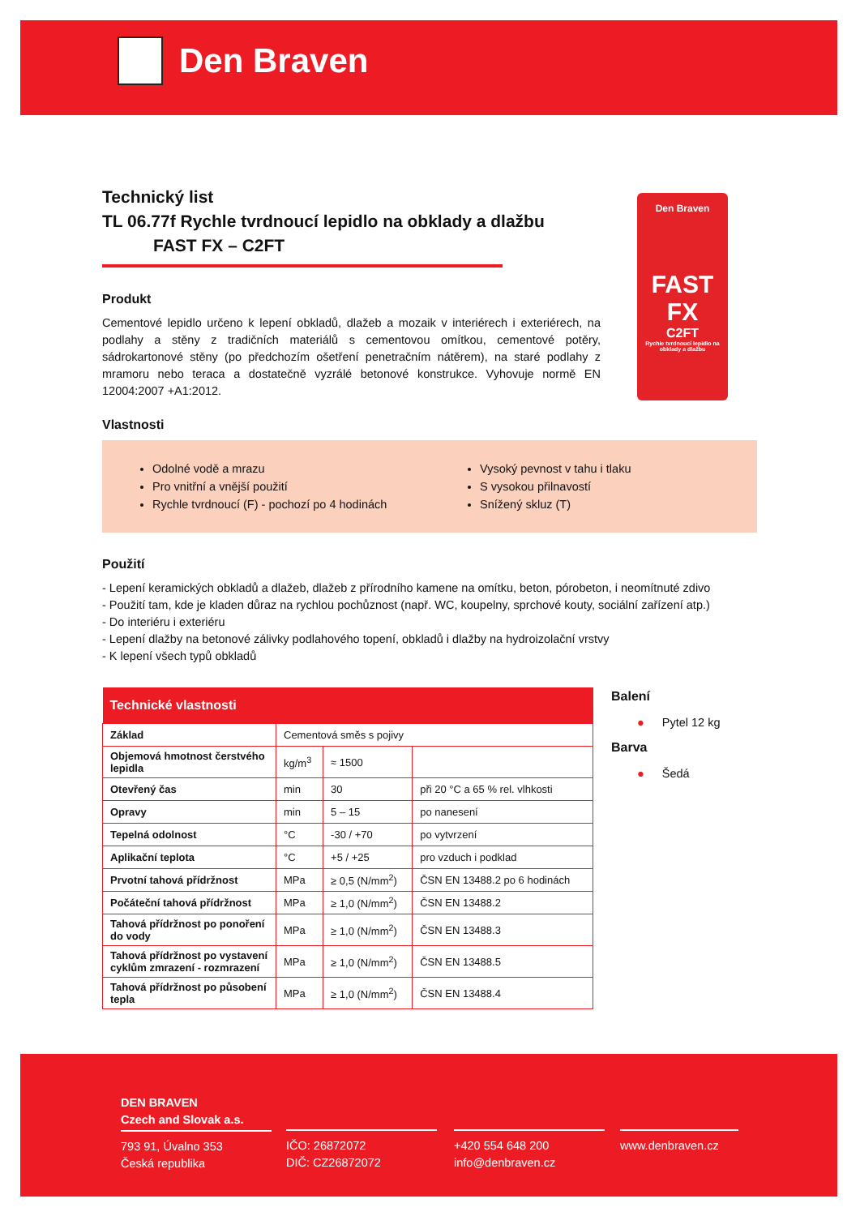Den Braven
Den Braven
FAST
FX
C2FT
Rychle tvrdnoucí lepidlo na obklady a dlažbu
Technický list
TL 06.77f Rychle tvrdnoucí lepidlo na obklady a dlažbu
FAST FX – C2FT
Produkt
Cementové lepidlo určeno k lepení obkladů, dlažeb a mozaik v interiérech i exteriérech, na podlahy a stěny z tradičních materiálů s cementovou omítkou, cementové potěry, sádrokartonové stěny (po předchozím ošetření penetračním nátěrem), na staré podlahy z mramoru nebo teraca a dostatečně vyzrálé betonové konstrukce. Vyhovuje normě EN 12004:2007 +A1:2012.
Vlastnosti
Odolné vodě a mrazu
Pro vnitřní a vnější použití
Rychle tvrdnoucí (F) - pochozí po 4 hodinách
Vysoký pevnost v tahu i tlaku
S vysokou přilnavostí
Snížený skluz (T)
Použití
- Lepení keramických obkladů a dlažeb, dlažeb z přírodního kamene na omítku, beton, pórobeton, i neomítnuté zdivo
- Použití tam, kde je kladen důraz na rychlou pochůznost (např. WC, koupelny, sprchové kouty, sociální zařízení atp.)
- Do interiéru i exteriéru
- Lepení dlažby na betonové zálivky podlahového topení, obkladů i dlažby na hydroizolační vrstvy
- K lepení všech typů obkladů
| Technické vlastnosti | | | |
| --- | --- | --- | --- |
| Základ | Cementová směs s pojivy | | |
| Objemová hmotnost čerstvého lepidla | kg/m<sup>3</sup> | ≈ 1500 | |
| Otevřený čas | min | 30 | při 20 °C a 65 % rel. vlhkosti |
| Opravy | min | 5 – 15 | po nanesení |
| Tepelná odolnost | °C | -30 / +70 | po vytvrzení |
| Aplikační teplota | °C | +5 / +25 | pro vzduch i podklad |
| Prvotní tahová přídržnost | MPa | ≥ 0,5 (N/mm<sup>2</sup>) | ČSN EN 13488.2 po 6 hodinách |
| Počáteční tahová přídržnost | MPa | ≥ 1,0 (N/mm<sup>2</sup>) | ČSN EN 13488.2 |
| Tahová přídržnost po ponoření do vody | MPa | ≥ 1,0 (N/mm<sup>2</sup>) | ČSN EN 13488.3 |
| Tahová přídržnost po vystavení cyklům zmrazení - rozmrazení | MPa | ≥ 1,0 (N/mm<sup>2</sup>) | ČSN EN 13488.5 |
| Tahová přídržnost po působení tepla | MPa | ≥ 1,0 (N/mm<sup>2</sup>) | ČSN EN 13488.4 |
Balení
● Pytel 12 kg
Barva
● Šedá
DEN BRAVEN
Czech and Slovak a.s.
793 91, Úvalno 353
Česká republika
IČO: 26872072
DIČ: CZ26872072
+420 554 648 200
info@denbraven.cz
www.denbraven.cz